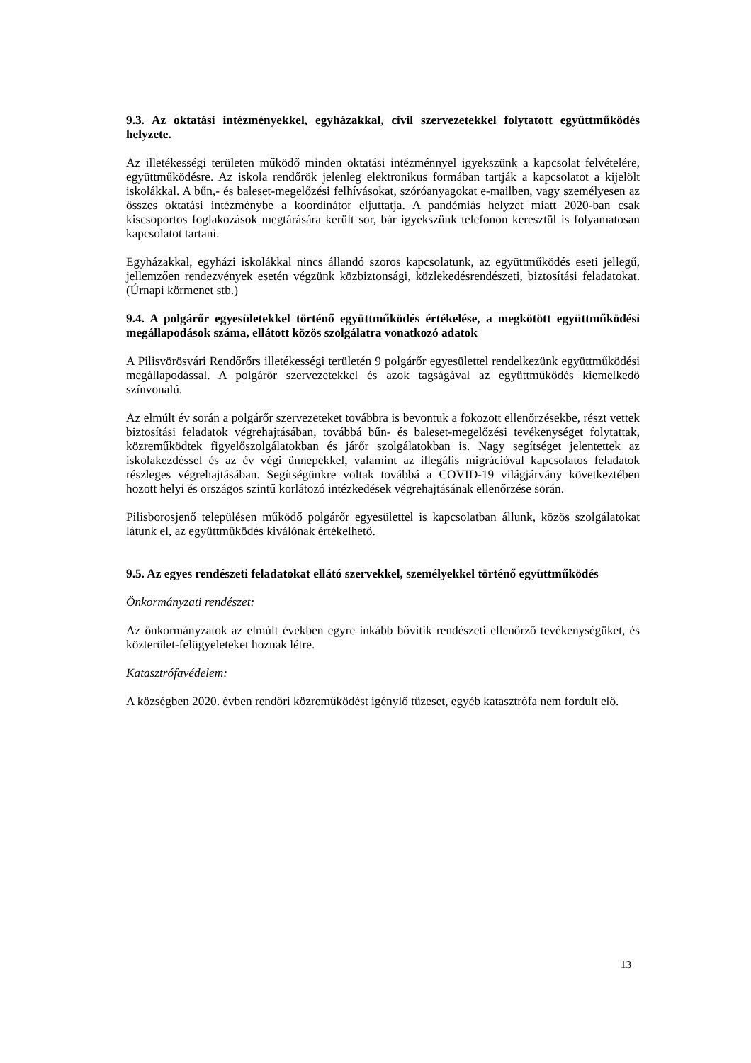9.3. Az oktatási intézményekkel, egyházakkal, civil szervezetekkel folytatott együttműködés helyzete.
Az illetékességi területen működő minden oktatási intézménnyel igyekszünk a kapcsolat felvételére, együttműködésre. Az iskola rendőrök jelenleg elektronikus formában tartják a kapcsolatot a kijelölt iskolákkal. A bűn,- és baleset-megelőzési felhívásokat, szóróanyagokat e-mailben, vagy személyesen az összes oktatási intézménybe a koordinátor eljuttatja. A pandémiás helyzet miatt 2020-ban csak kiscsoportos foglakozások megtárására került sor, bár igyekszünk telefonon keresztül is folyamatosan kapcsolatot tartani.
Egyházakkal, egyházi iskolákkal nincs állandó szoros kapcsolatunk, az együttműködés eseti jellegű, jellemzően rendezvények esetén végzünk közbiztonsági, közlekedésrendészeti, biztosítási feladatokat. (Úrnapi körmenet stb.)
9.4. A polgárőr egyesületekkel történő együttműködés értékelése, a megkötött együttműködési megállapodások száma, ellátott közös szolgálatra vonatkozó adatok
A Pilisvörösvári Rendőrőrs illetékességi területén 9 polgárőr egyesülettel rendelkezünk együttműködési megállapodással. A polgárőr szervezetekkel és azok tagságával az együttműködés kiemelkedő színvonalú.
Az elmúlt év során a polgárőr szervezeteket továbbra is bevontuk a fokozott ellenőrzésekbe, részt vettek biztosítási feladatok végrehajtásában, továbbá bűn- és baleset-megelőzési tevékenységet folytattak, közreműködtek figyelőszolgálatokban és járőr szolgálatokban is. Nagy segítséget jelentettek az iskolakezdéssel és az év végi ünnepekkel, valamint az illegális migrációval kapcsolatos feladatok részleges végrehajtásában. Segítségünkre voltak továbbá a COVID-19 világjárvány következtében hozott helyi és országos szintű korlátozó intézkedések végrehajtásának ellenőrzése során.
Pilisborosjenő településen működő polgárőr egyesülettel is kapcsolatban állunk, közös szolgálatokat látunk el, az együttműködés kiválónak értékelhető.
9.5. Az egyes rendészeti feladatokat ellátó szervekkel, személyekkel történő együttműködés
Önkormányzati rendészet:
Az önkormányzatok az elmúlt években egyre inkább bővítik rendészeti ellenőrző tevékenységüket, és közterület-felügyeleteket hoznak létre.
Katasztrófavédelem:
A községben 2020. évben rendőri közreműködést igénylő tűzeset, egyéb katasztrófa nem fordult elő.
13